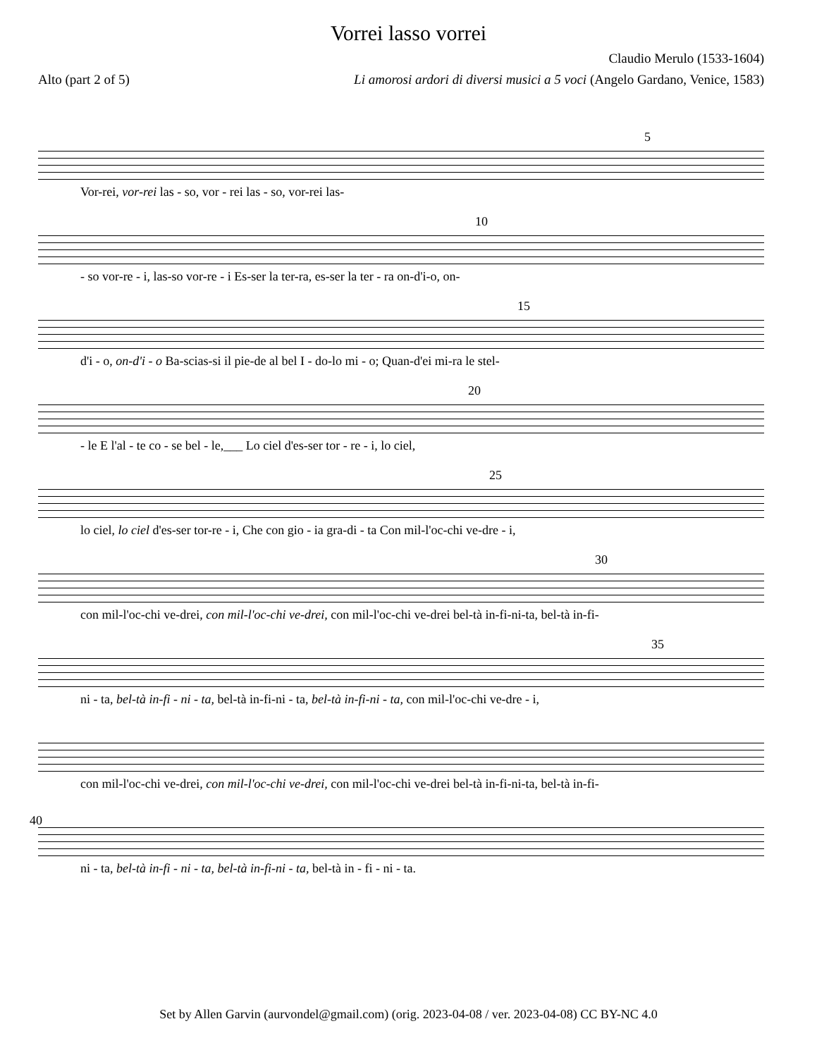Vorrei lasso vorrei
Claudio Merulo (1533-1604)
Alto (part 2 of 5) Li amorosi ardori di diversi musici a 5 voci (Angelo Gardano, Venice, 1583)
5
Vor-rei, vor-rei las - so, vor - rei las - so, vor-rei las-
10
- so vor-re - i, las-so vor-re - i Es-ser la ter-ra, es-ser la ter - ra on-d'i-o, on-
15
d'i - o, on-d'i - o Ba-scias-si il pie-de al bel I - do-lo mi - o; Quan-d'ei mi-ra le stel-
20
- le E l'al - te co - se bel - le,___ Lo ciel d'es-ser tor - re - i, lo ciel,
25
lo ciel, lo ciel d'es-ser tor-re - i, Che con gio - ia gra-di - ta Con mil-l'oc-chi ve-dre - i,
30
con mil-l'oc-chi ve-drei, con mil-l'oc-chi ve-drei, con mil-l'oc-chi ve-drei bel-tà in-fi-ni-ta, bel-tà in-fi-
35
ni - ta, bel-tà in-fi - ni - ta, bel-tà in-fi-ni - ta, bel-tà in-fi-ni - ta, con mil-l'oc-chi ve-dre - i,
con mil-l'oc-chi ve-drei, con mil-l'oc-chi ve-drei, con mil-l'oc-chi ve-drei bel-tà in-fi-ni-ta, bel-tà in-fi-
40
ni - ta, bel-tà in-fi - ni - ta, bel-tà in-fi-ni - ta, bel-tà in - fi - ni - ta.
Set by Allen Garvin (aurvondel@gmail.com) (orig. 2023-04-08 / ver. 2023-04-08) CC BY-NC 4.0